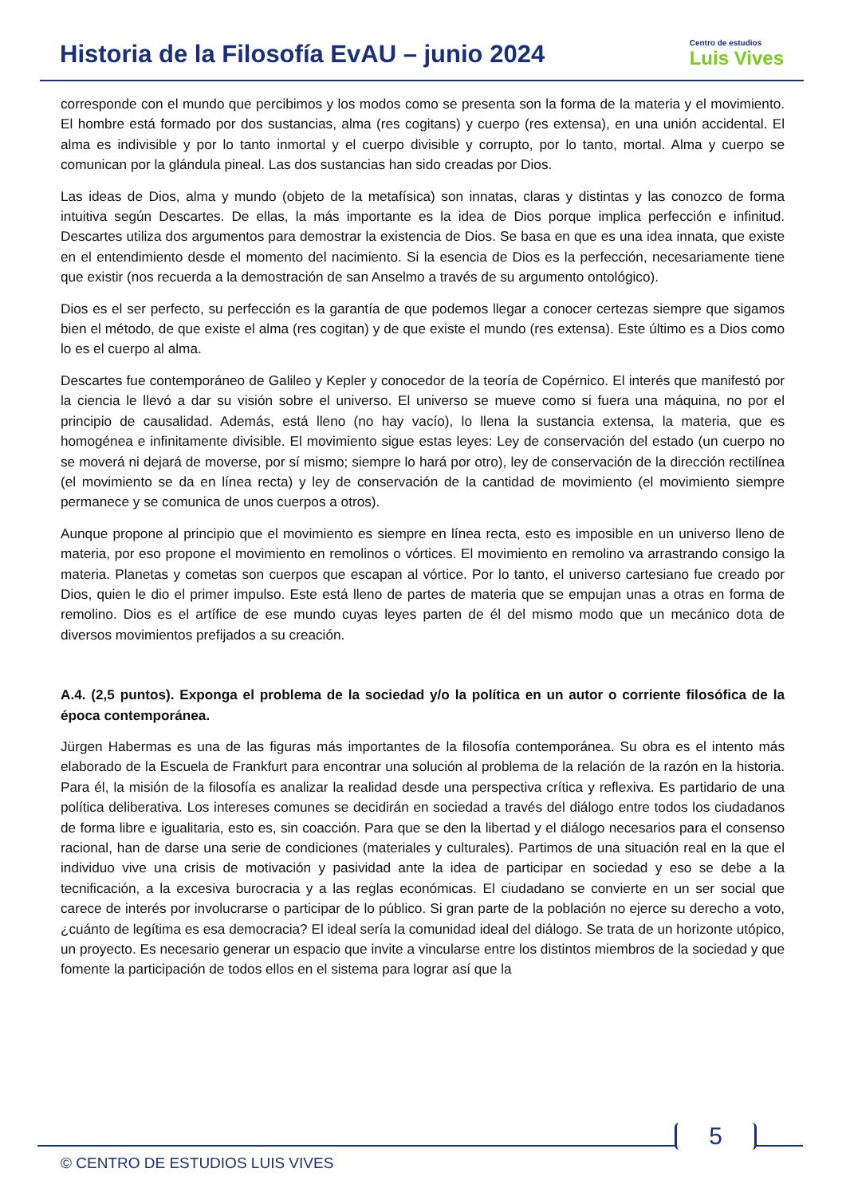Historia de la Filosofía EvAU – junio 2024
Centro de estudios
Luis Vives
corresponde con el mundo que percibimos y los modos como se presenta son la forma de la materia y el movimiento. El hombre está formado por dos sustancias, alma (res cogitans) y cuerpo (res extensa), en una unión accidental. El alma es indivisible y por lo tanto inmortal y el cuerpo divisible y corrupto, por lo tanto, mortal. Alma y cuerpo se comunican por la glándula pineal. Las dos sustancias han sido creadas por Dios.
Las ideas de Dios, alma y mundo (objeto de la metafísica) son innatas, claras y distintas y las conozco de forma intuitiva según Descartes. De ellas, la más importante es la idea de Dios porque implica perfección e infinitud. Descartes utiliza dos argumentos para demostrar la existencia de Dios. Se basa en que es una idea innata, que existe en el entendimiento desde el momento del nacimiento. Si la esencia de Dios es la perfección, necesariamente tiene que existir (nos recuerda a la demostración de san Anselmo a través de su argumento ontológico).
Dios es el ser perfecto, su perfección es la garantía de que podemos llegar a conocer certezas siempre que sigamos bien el método, de que existe el alma (res cogitan) y de que existe el mundo (res extensa). Este último es a Dios como lo es el cuerpo al alma.
Descartes fue contemporáneo de Galileo y Kepler y conocedor de la teoría de Copérnico. El interés que manifestó por la ciencia le llevó a dar su visión sobre el universo. El universo se mueve como si fuera una máquina, no por el principio de causalidad. Además, está lleno (no hay vacío), lo llena la sustancia extensa, la materia, que es homogénea e infinitamente divisible. El movimiento sigue estas leyes: Ley de conservación del estado (un cuerpo no se moverá ni dejará de moverse, por sí mismo; siempre lo hará por otro), ley de conservación de la dirección rectilínea (el movimiento se da en línea recta) y ley de conservación de la cantidad de movimiento (el movimiento siempre permanece y se comunica de unos cuerpos a otros).
Aunque propone al principio que el movimiento es siempre en línea recta, esto es imposible en un universo lleno de materia, por eso propone el movimiento en remolinos o vórtices. El movimiento en remolino va arrastrando consigo la materia. Planetas y cometas son cuerpos que escapan al vórtice. Por lo tanto, el universo cartesiano fue creado por Dios, quien le dio el primer impulso. Este está lleno de partes de materia que se empujan unas a otras en forma de remolino. Dios es el artífice de ese mundo cuyas leyes parten de él del mismo modo que un mecánico dota de diversos movimientos prefijados a su creación.
A.4. (2,5 puntos). Exponga el problema de la sociedad y/o la política en un autor o corriente filosófica de la época contemporánea.
Jürgen Habermas es una de las figuras más importantes de la filosofía contemporánea. Su obra es el intento más elaborado de la Escuela de Frankfurt para encontrar una solución al problema de la relación de la razón en la historia. Para él, la misión de la filosofía es analizar la realidad desde una perspectiva crítica y reflexiva. Es partidario de una política deliberativa. Los intereses comunes se decidirán en sociedad a través del diálogo entre todos los ciudadanos de forma libre e igualitaria, esto es, sin coacción. Para que se den la libertad y el diálogo necesarios para el consenso racional, han de darse una serie de condiciones (materiales y culturales). Partimos de una situación real en la que el individuo vive una crisis de motivación y pasividad ante la idea de participar en sociedad y eso se debe a la tecnificación, a la excesiva burocracia y a las reglas económicas. El ciudadano se convierte en un ser social que carece de interés por involucrarse o participar de lo público. Si gran parte de la población no ejerce su derecho a voto, ¿cuánto de legítima es esa democracia? El ideal sería la comunidad ideal del diálogo. Se trata de un horizonte utópico, un proyecto. Es necesario generar un espacio que invite a vincularse entre los distintos miembros de la sociedad y que fomente la participación de todos ellos en el sistema para lograr así que la
5
© CENTRO DE ESTUDIOS LUIS VIVES